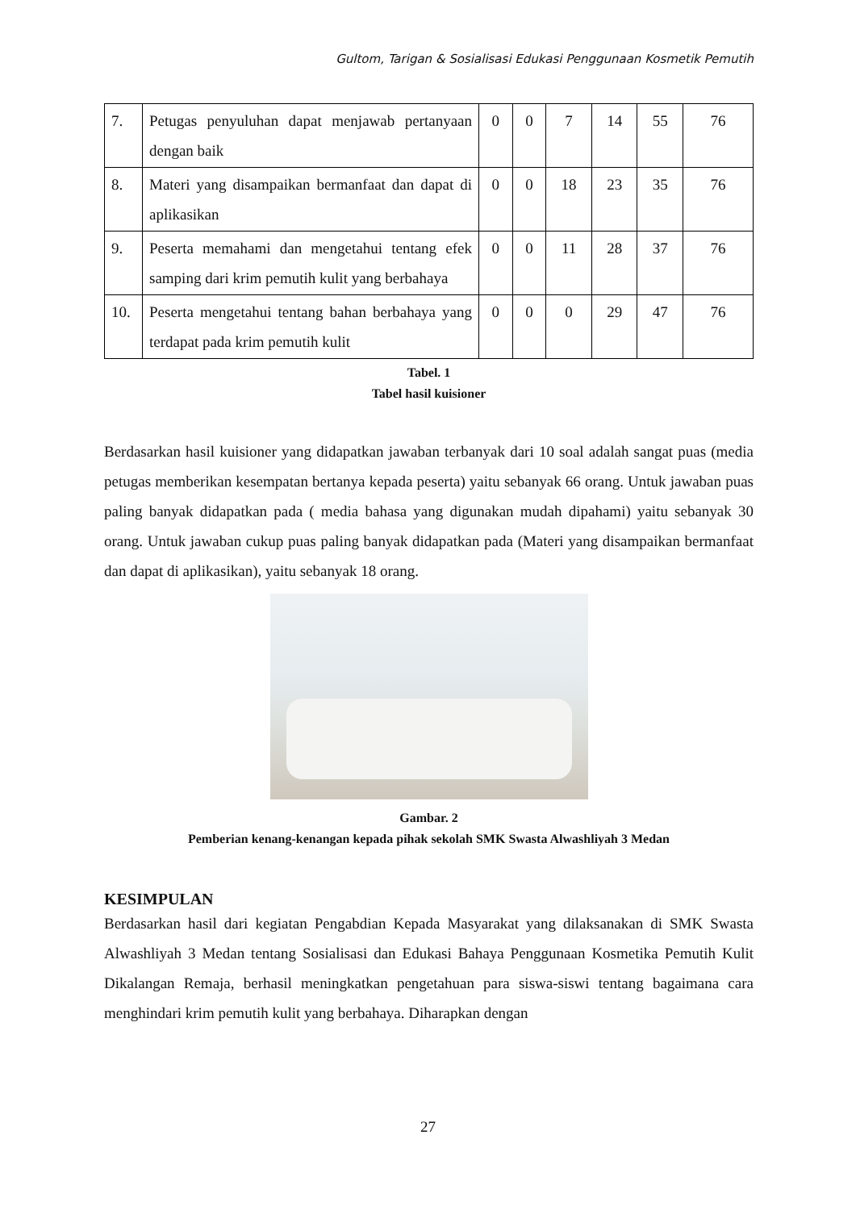Gultom, Tarigan & Sosialisasi Edukasi Penggunaan Kosmetik Pemutih
| 7. | Petugas penyuluhan dapat menjawab pertanyaan dengan baik | 0 | 0 | 7 | 14 | 55 | 76 |
| 8. | Materi yang disampaikan bermanfaat dan dapat di aplikasikan | 0 | 0 | 18 | 23 | 35 | 76 |
| 9. | Peserta memahami dan mengetahui tentang efek samping dari krim pemutih kulit yang berbahaya | 0 | 0 | 11 | 28 | 37 | 76 |
| 10. | Peserta mengetahui tentang bahan berbahaya yang terdapat pada krim pemutih kulit | 0 | 0 | 0 | 29 | 47 | 76 |
Tabel. 1
Tabel hasil kuisioner
Berdasarkan hasil kuisioner yang didapatkan jawaban terbanyak dari 10 soal adalah sangat puas (media petugas memberikan kesempatan bertanya kepada peserta) yaitu sebanyak 66 orang. Untuk jawaban puas paling banyak didapatkan pada ( media bahasa yang digunakan mudah dipahami) yaitu sebanyak 30 orang. Untuk jawaban cukup puas paling banyak didapatkan pada (Materi yang disampaikan bermanfaat dan dapat di aplikasikan), yaitu sebanyak 18 orang.
Gambar. 2
Pemberian kenang-kenangan kepada pihak sekolah SMK Swasta Alwashliyah 3 Medan
KESIMPULAN
Berdasarkan hasil dari kegiatan Pengabdian Kepada Masyarakat yang dilaksanakan di SMK Swasta Alwashliyah 3 Medan tentang Sosialisasi dan Edukasi Bahaya Penggunaan Kosmetika Pemutih Kulit Dikalangan Remaja, berhasil meningkatkan pengetahuan para siswa-siswi tentang bagaimana cara menghindari krim pemutih kulit yang berbahaya. Diharapkan dengan
27